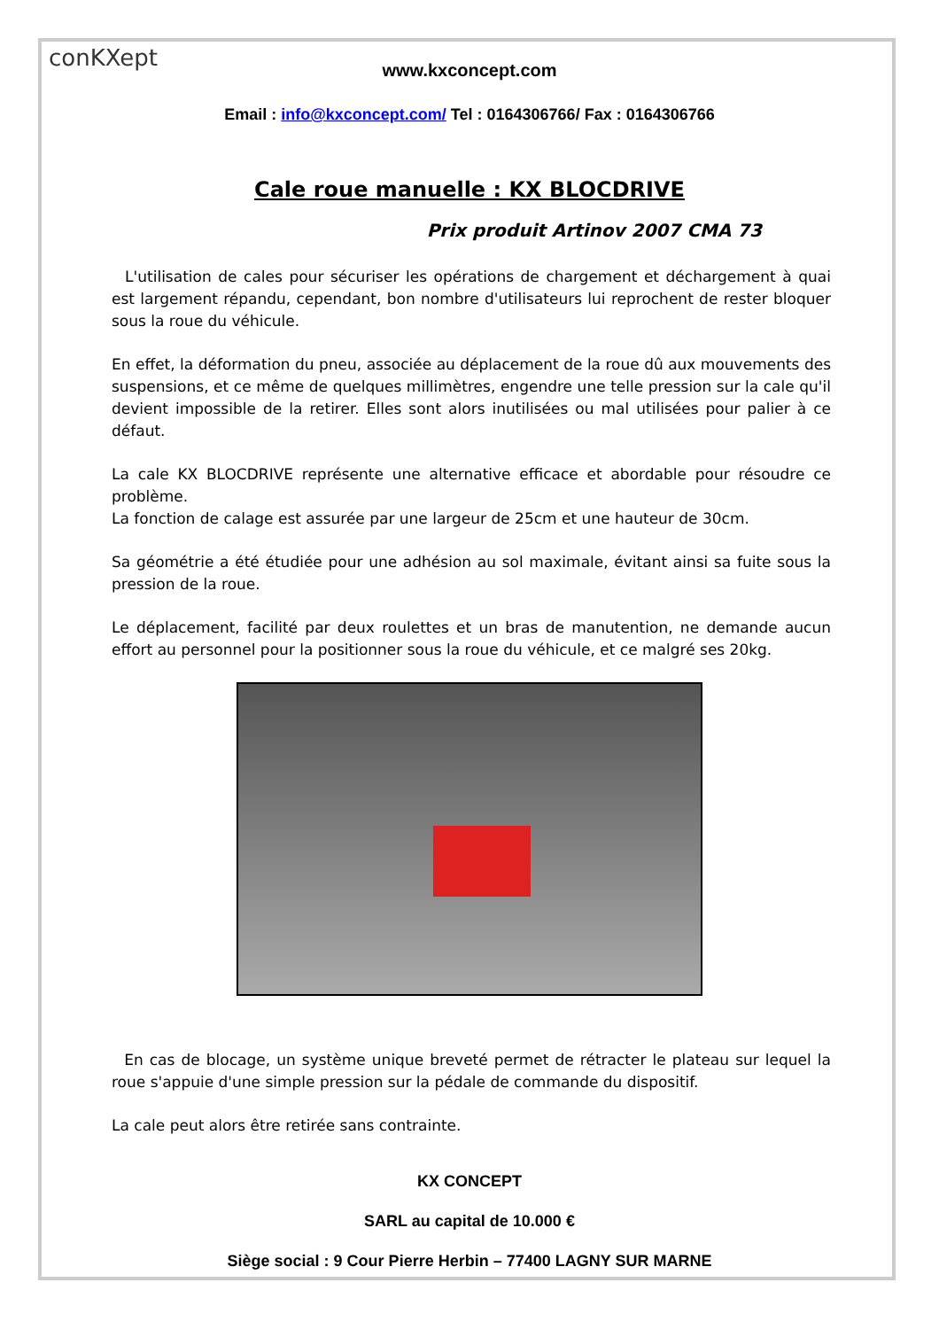conKXept
www.kxconcept.com
Email : info@kxconcept.com/ Tel : 0164306766/ Fax : 0164306766
Cale roue manuelle : KX BLOCDRIVE
Prix produit Artinov 2007 CMA 73
L'utilisation de cales pour sécuriser les opérations de chargement et déchargement à quai est largement répandu, cependant, bon nombre d'utilisateurs lui reprochent de rester bloquer sous la roue du véhicule.
En effet, la déformation du pneu, associée au déplacement de la roue dû aux mouvements des suspensions, et ce même de quelques millimètres, engendre une telle pression sur la cale qu'il devient impossible de la retirer. Elles sont alors inutilisées ou mal utilisées pour palier à ce défaut.
La cale KX BLOCDRIVE représente une alternative efficace et abordable pour résoudre ce problème.
La fonction de calage est assurée par une largeur de 25cm et une hauteur de 30cm.
Sa géométrie a été étudiée pour une adhésion au sol maximale, évitant ainsi sa fuite sous la pression de la roue.
Le déplacement, facilité par deux roulettes et un bras de manutention, ne demande aucun effort au personnel pour la positionner sous la roue du véhicule, et ce malgré ses 20kg.
En cas de blocage, un système unique breveté permet de rétracter le plateau sur lequel la roue s'appuie d'une simple pression sur la pédale de commande du dispositif.
La cale peut alors être retirée sans contrainte.
KX CONCEPT
SARL au capital de 10.000 €
Siège social : 9 Cour Pierre Herbin – 77400 LAGNY SUR MARNE